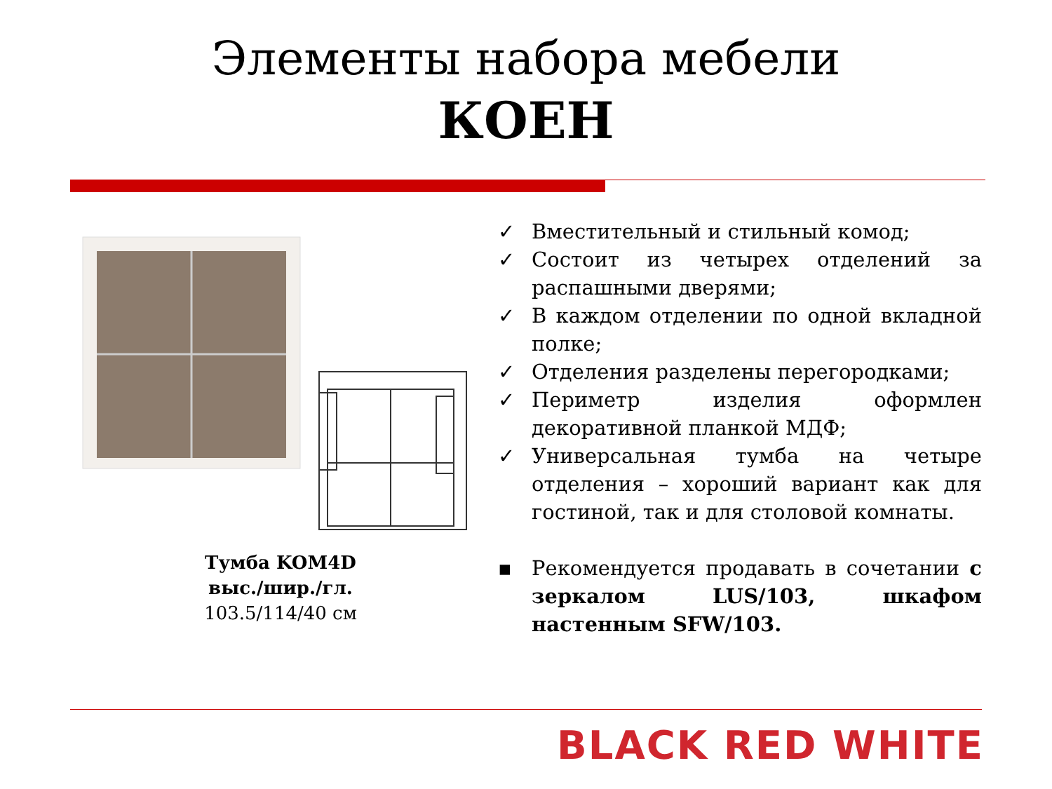Элементы набора мебели
КОЕН
Тумба KOM4D
выс./шир./гл.
103.5/114/40 см
✓ Вместительный и стильный комод;
✓ Состоит из четырех отделений за распашными дверями;
✓ В каждом отделении по одной вкладной полке;
✓ Отделения разделены перегородками;
✓ Периметр изделия оформлен декоративной планкой МДФ;
✓ Универсальная тумба на четыре отделения – хороший вариант как для гостиной, так и для столовой комнаты.
▪ Рекомендуется продавать в сочетании с зеркалом LUS/103, шкафом настенным SFW/103.
BLACK RED WHITE